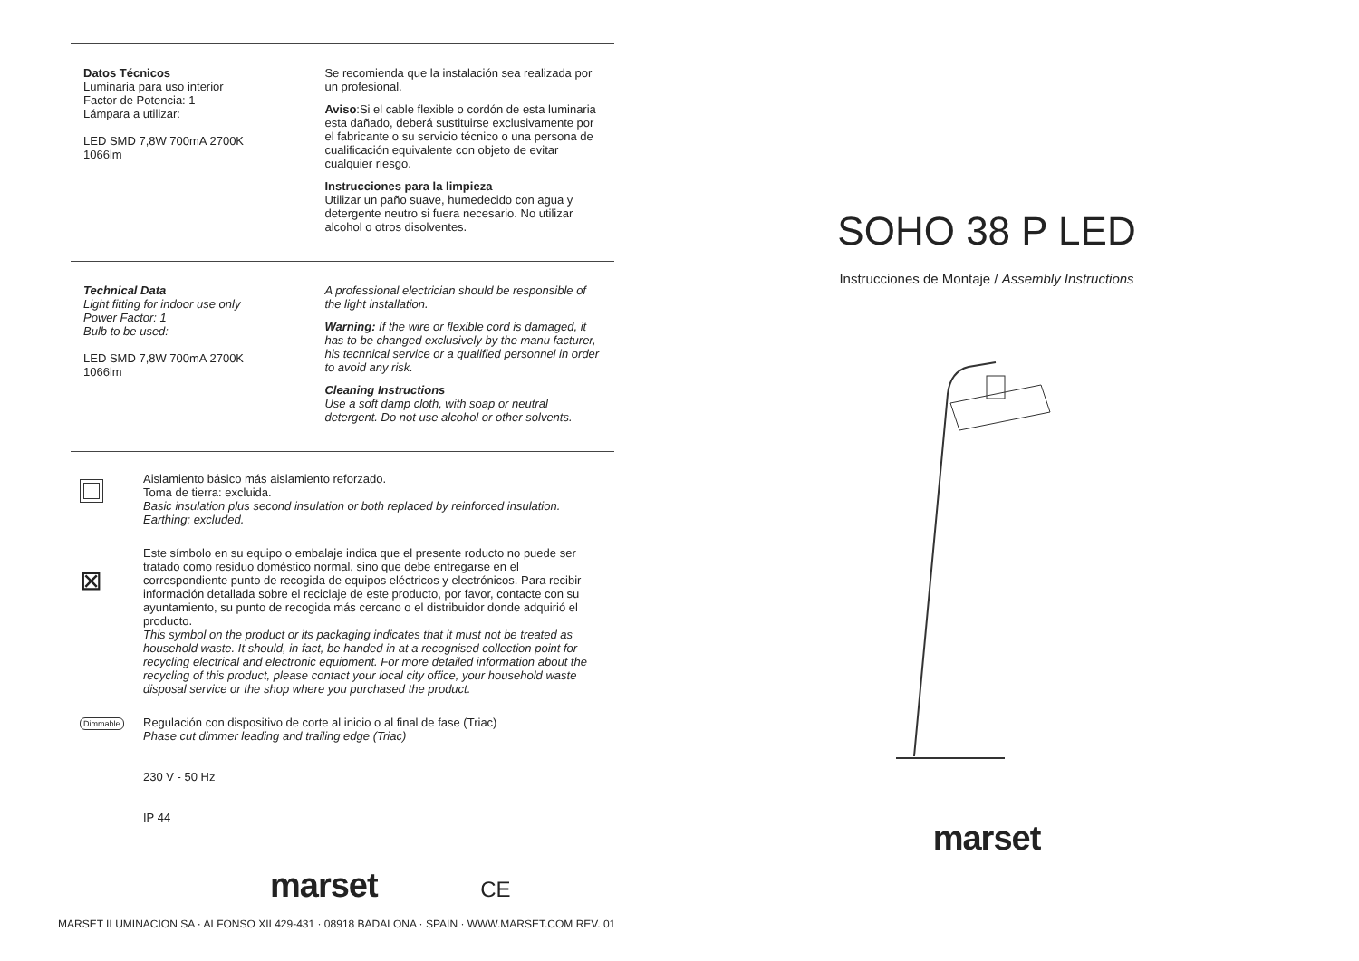Datos Técnicos
Luminaria para uso interior
Factor de Potencia: 1
Lámpara a utilizar:
LED SMD 7,8W 700mA 2700K
1066lm
Se recomienda que la instalación sea realizada por un profesional.
Aviso:Si el cable flexible o cordón de esta luminaria esta dañado, deberá sustituirse exclusivamente por el fabricante o su servicio técnico o una persona de cualificación equivalente con objeto de evitar cualquier riesgo.
Instrucciones para la limpieza
Utilizar un paño suave, humedecido con agua y detergente neutro si fuera necesario. No utilizar alcohol o otros disolventes.
Technical Data
Light fitting for indoor use only
Power Factor: 1
Bulb to be used:
LED SMD 7,8W 700mA 2700K
1066lm
A professional electrician should be responsible of the light installation.
Warning: If the wire or flexible cord is damaged, it has to be changed exclusively by the manu facturer, his technical service or a qualified personnel in order to avoid any risk.
Cleaning Instructions
Use a soft damp cloth, with soap or neutral detergent. Do not use alcohol or other solvents.
Aislamiento básico más aislamiento reforzado.
Toma de tierra: excluida.
Basic insulation plus second insulation or both replaced by reinforced insulation.
Earthing: excluded.
⊠
Este símbolo en su equipo o embalaje indica que el presente roducto no puede ser tratado como residuo doméstico normal, sino que debe entregarse en el correspondiente punto de recogida de equipos eléctricos y electrónicos. Para recibir información detallada sobre el reciclaje de este producto, por favor, contacte con su ayuntamiento, su punto de recogida más cercano o el distribuidor donde adquirió el producto.
This symbol on the product or its packaging indicates that it must not be treated as household waste. It should, in fact, be handed in at a recognised collection point for recycling electrical and electronic equipment. For more detailed information about the recycling of this product, please contact your local city office, your household waste disposal service or the shop where you purchased the product.
Dimmable
Regulación con dispositivo de corte al inicio o al final de fase (Triac)
Phase cut dimmer leading and trailing edge (Triac)
230 V - 50 Hz
IP 44
marset CE
SOHO 38 P LED
Instrucciones de Montaje / Assembly Instructions
marset
MARSET ILUMINACION SA · ALFONSO XII 429-431 · 08918 BADALONA · SPAIN · WWW.MARSET.COM REV. 01